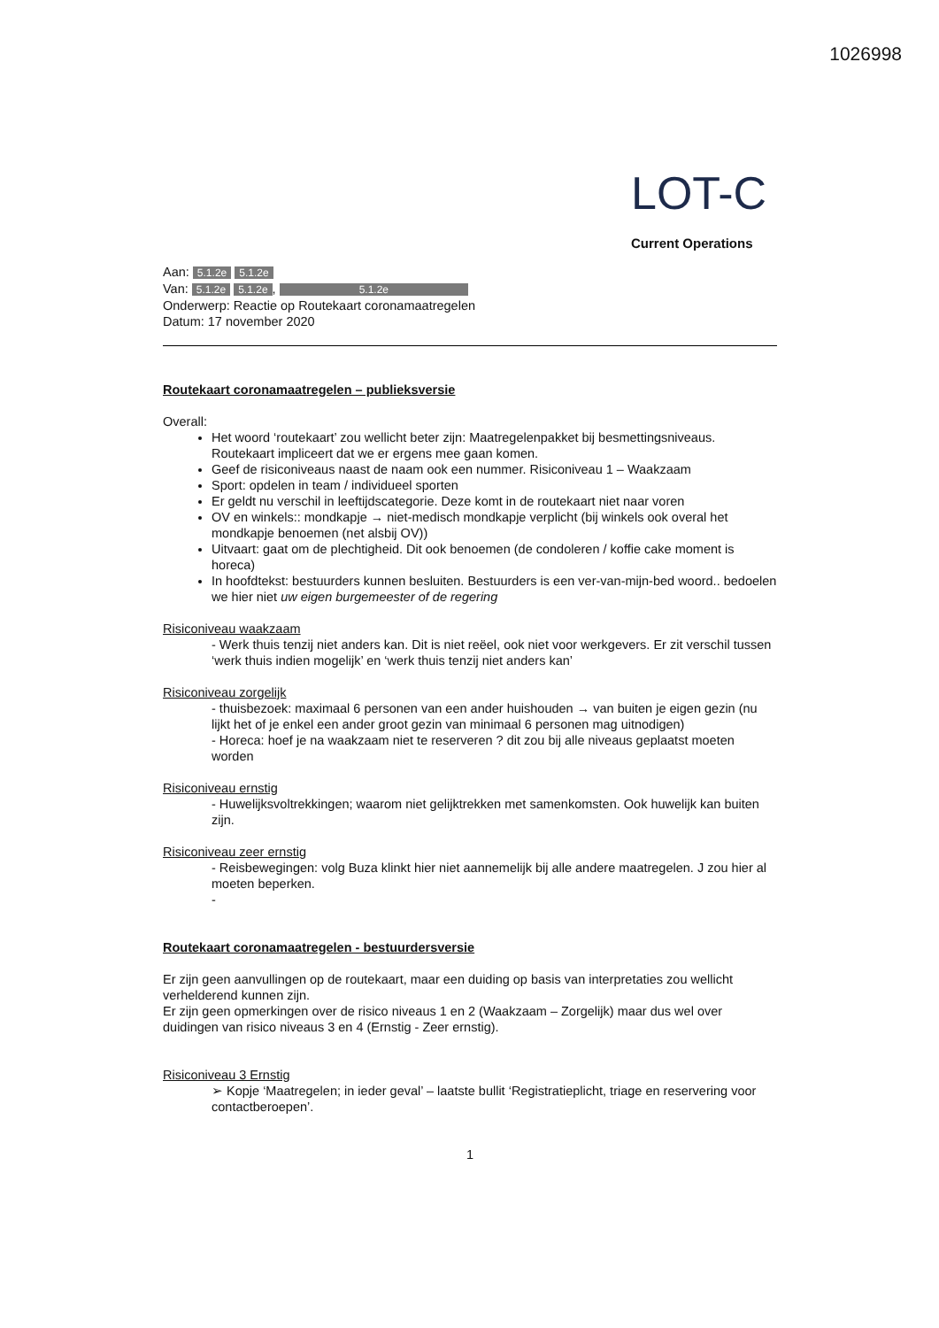1026998
LOT-C
Current Operations
Aan: 5.1.2e 5.1.2e
Van: 5.1.2e 5.1.2e, 5.1.2e
Onderwerp: Reactie op Routekaart coronamaatregelen
Datum: 17 november 2020
Routekaart coronamaatregelen – publieksversie
Overall:
Het woord ‘routekaart’ zou wellicht beter zijn: Maatregelenpakket bij besmettingsniveaus. Routekaart impliceert dat we er ergens mee gaan komen.
Geef de risiconiveaus naast de naam ook een nummer. Risiconiveau 1 – Waakzaam
Sport: opdelen in team / individueel sporten
Er geldt nu verschil in leeftijdscategorie. Deze komt in de routekaart niet naar voren
OV en winkels:: mondkapje → niet-medisch mondkapje verplicht (bij winkels ook overal het mondkapje benoemen (net alsbij OV))
Uitvaart: gaat om de plechtigheid. Dit ook benoemen (de condoleren / koffie cake moment is horeca)
In hoofdtekst: bestuurders kunnen besluiten. Bestuurders is een ver-van-mijn-bed woord.. bedoelen we hier niet uw eigen burgemeester of de regering
Risiconiveau waakzaam
- Werk thuis tenzij niet anders kan. Dit is niet reëel, ook niet voor werkgevers. Er zit verschil tussen ‘werk thuis indien mogelijk’ en ‘werk thuis tenzij niet anders kan’
Risiconiveau zorgelijk
- thuisbezoek: maximaal 6 personen van een ander huishouden → van buiten je eigen gezin (nu lijkt het of je enkel een ander groot gezin van minimaal 6 personen mag uitnodigen)
- Horeca: hoef je na waakzaam niet te reserveren ? dit zou bij alle niveaus geplaatst moeten worden
Risiconiveau ernstig
- Huwelijksvoltrekkingen; waarom niet gelijktrekken met samenkomsten. Ook huwelijk kan buiten zijn.
Risiconiveau zeer ernstig
- Reisbewegingen: volg Buza klinkt hier niet aannemelijk bij alle andere maatregelen. J zou hier al moeten beperken.
-
Routekaart coronamaatregelen - bestuurdersversie
Er zijn geen aanvullingen op de routekaart, maar een duiding op basis van interpretaties zou wellicht verhelderend kunnen zijn.
Er zijn geen opmerkingen over de risico niveaus 1 en 2 (Waakzaam – Zorgelijk) maar dus wel over duidingen van risico niveaus 3 en 4 (Ernstig - Zeer ernstig).
Risiconiveau 3 Ernstig
➢ Kopje ‘Maatregelen; in ieder geval’ – laatste bullit ‘Registratieplicht, triage en reservering voor contactberoepen’.
1